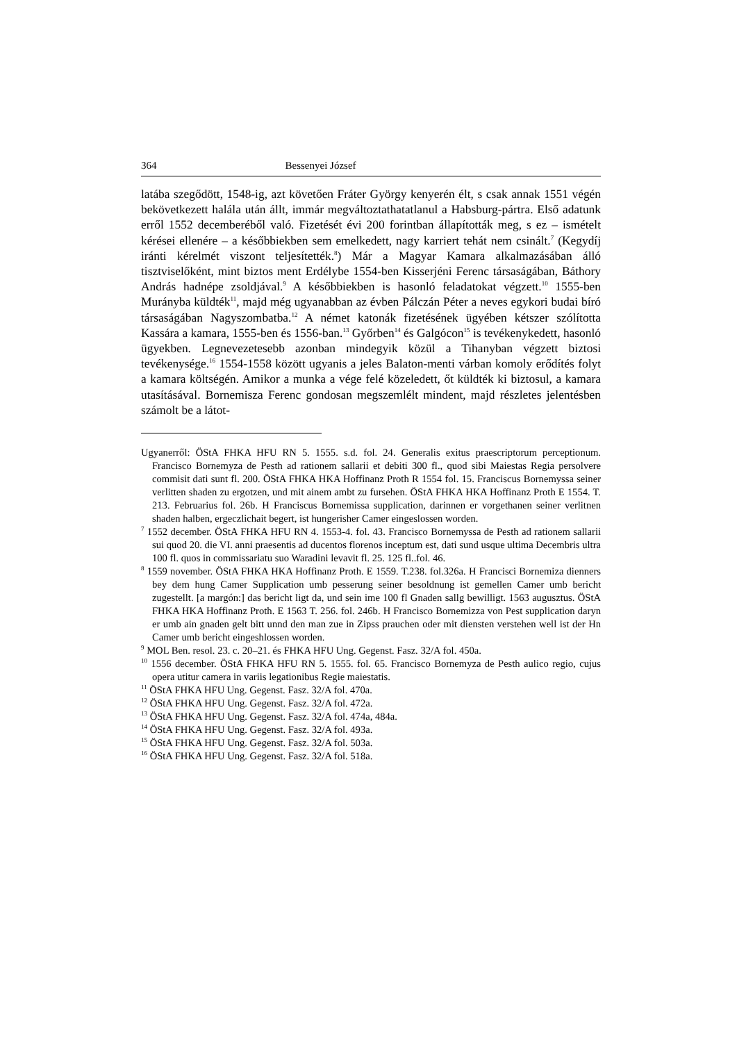364 Bessenyei József
latába szegődött, 1548-ig, azt követően Fráter György kenyerén élt, s csak annak 1551 végén bekövetkezett halála után állt, immár megváltoztathatatlanul a Habsburg-pártra. Első adatunk erről 1552 decemberéből való. Fizetését évi 200 forintban állapították meg, s ez – ismételt kérései ellenére – a későbbiekben sem emelkedett, nagy karriert tehát nem csinált.<sup>7</sup> (Kegydíj iránti kérelmét viszont teljesítették.<sup>8</sup>) Már a Magyar Kamara alkalmazásában álló tisztviselőként, mint biztos ment Erdélybe 1554-ben Kisserjéni Ferenc társaságában, Báthory András hadnépe zsoldjával.<sup>9</sup> A későbbiekben is hasonló feladatokat végzett.<sup>10</sup> 1555-ben Murányba küldték<sup>11</sup>, majd még ugyanabban az évben Pálczán Péter a neves egykori budai bíró társaságában Nagyszombatba.<sup>12</sup> A német katonák fizetésének ügyében kétszer szólította Kassára a kamara, 1555-ben és 1556-ban.<sup>13</sup> Győrben<sup>14</sup> és Galgócon<sup>15</sup> is tevékenykedett, hasonló ügyekben. Legnevezetesebb azonban mindegyik közül a Tihanyban végzett biztosi tevékenysége.<sup>16</sup> 1554-1558 között ugyanis a jeles Balaton-menti várban komoly erődítés folyt a kamara költségén. Amikor a munka a vége felé közeledett, őt küldték ki biztosul, a kamara utasításával. Bornemisza Ferenc gondosan megszemlélt mindent, majd részletes jelentésben számolt be a látot-
Ugyanerről: ÖStA FHKA HFU RN 5. 1555. s.d. fol. 24. Generalis exitus praescriptorum perceptionum. Francisco Bornemyza de Pesth ad rationem sallarii et debiti 300 fl., quod sibi Maiestas Regia persolvere commisit dati sunt fl. 200. ÖStA FHKA HKA Hoffinanz Proth R 1554 fol. 15. Franciscus Bornemyssa seiner verlitten shaden zu ergotzen, und mit ainem ambt zu fursehen. ÖStA FHKA HKA Hoffinanz Proth E 1554. T. 213. Februarius fol. 26b. H Franciscus Bornemissa supplication, darinnen er vorgethanen seiner verlitnen shaden halben, ergeczlichait begert, ist hungerisher Camer eingeslossen worden.
<sup>7</sup> 1552 december. ÖStA FHKA HFU RN 4. 1553-4. fol. 43. Francisco Bornemyssa de Pesth ad rationem sallarii sui quod 20. die VI. anni praesentis ad ducentos florenos inceptum est, dati sund usque ultima Decembris ultra 100 fl. quos in commissariatu suo Waradini levavit fl. 25. 125 fl..fol. 46.
<sup>8</sup> 1559 november. ÖStA FHKA HKA Hoffinanz Proth. E 1559. T.238. fol.326a. H Francisci Bornemiza dienners bey dem hung Camer Supplication umb pesserung seiner besoldnung ist gemellen Camer umb bericht zugestellt. [a margón:] das bericht ligt da, und sein ime 100 fl Gnaden sallg bewilligt. 1563 augusztus. ÖStA FHKA HKA Hoffinanz Proth. E 1563 T. 256. fol. 246b. H Francisco Bornemizza von Pest supplication daryn er umb ain gnaden gelt bitt unnd den man zue in Zipss prauchen oder mit diensten verstehen well ist der Hn Camer umb bericht eingeshlossen worden.
<sup>9</sup> MOL Ben. resol. 23. c. 20–21. és FHKA HFU Ung. Gegenst. Fasz. 32/A fol. 450a.
<sup>10</sup> 1556 december. ÖStA FHKA HFU RN 5. 1555. fol. 65. Francisco Bornemyza de Pesth aulico regio, cujus opera utitur camera in variis legationibus Regie maiestatis.
<sup>11</sup> ÖStA FHKA HFU Ung. Gegenst. Fasz. 32/A fol. 470a.
<sup>12</sup> ÖStA FHKA HFU Ung. Gegenst. Fasz. 32/A fol. 472a.
<sup>13</sup> ÖStA FHKA HFU Ung. Gegenst. Fasz. 32/A fol. 474a, 484a.
<sup>14</sup> ÖStA FHKA HFU Ung. Gegenst. Fasz. 32/A fol. 493a.
<sup>15</sup> ÖStA FHKA HFU Ung. Gegenst. Fasz. 32/A fol. 503a.
<sup>16</sup> ÖStA FHKA HFU Ung. Gegenst. Fasz. 32/A fol. 518a.